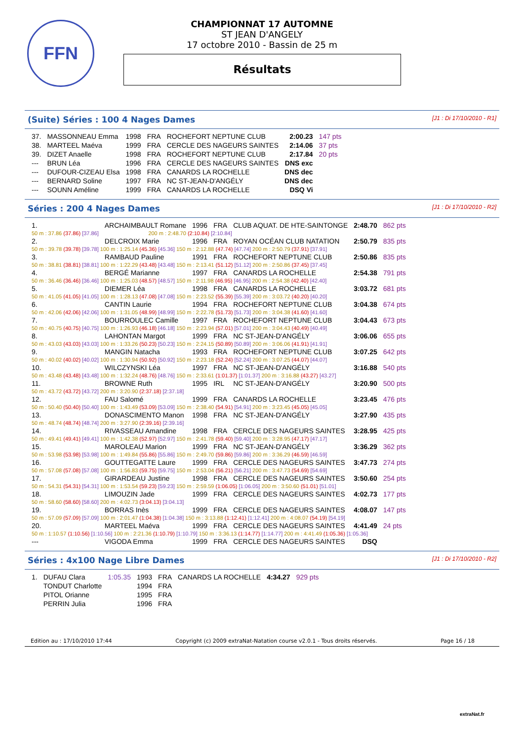FFN
CHAMPIONNAT 17 AUTOMNE
ST JEAN D'ANGELY
17 octobre 2010 - Bassin de 25 m
Résultats
(Suite) Séries : 100 4 Nages Dames [J1 : Di 17/10/2010 - R1]
| 37. | MASSONNEAU Emma | 1998 | FRA | ROCHEFORT NEPTUNE CLUB | 2:00.23 | 147 pts |
| 38. | MARTEEL Maéva | 1999 | FRA | CERCLE DES NAGEURS SAINTES | 2:14.06 | 37 pts |
| 39. | DIZET Anaelle | 1998 | FRA | ROCHEFORT NEPTUNE CLUB | 2:17.84 | 20 pts |
| --- | BRUN Léa | 1996 | FRA | CERCLE DES NAGEURS SAINTES | DNS exc | |
| --- | DUFOUR-CIZEAU Elsa | 1998 | FRA | CANARDS LA ROCHELLE | DNS dec | |
| --- | BERNARD Soline | 1997 | FRA | NC ST-JEAN-D'ANGÉLY | DNS dec | |
| --- | SOUNN Améline | 1999 | FRA | CANARDS LA ROCHELLE | DSQ Vi | |
Séries : 200 4 Nages Dames [J1 : Di 17/10/2010 - R2]
| 1. | ARCHAIMBAULT Romane | | 1996 | FRA | CLUB AQUAT. DE HTE-SAINTONGE | 2:48.70 | 862 pts |
| 50 m : 37.86 (37.86) [37.86] | | 200 m : 2:48.70 (2:10.84) [2:10.84] | | | | | |
| 2. | DELCROIX Marie | | 1996 | FRA | ROYAN OCÉAN CLUB NATATION | 2:50.79 | 835 pts |
| 50 m : 39.78 (39.78) [39.78] 100 m : 1:25.14 (45.36) [45.36] 150 m : 2:12.88 (47.74) [47.74] 200 m : 2:50.79 (37.91) [37.91] | | | | | | | |
| 3. | RAMBAUD Pauline | | 1991 | FRA | ROCHEFORT NEPTUNE CLUB | 2:50.86 | 835 pts |
| 50 m : 38.81 (38.81) [38.81] 100 m : 1:22.29 (43.48) [43.48] 150 m : 2:13.41 (51.12) [51.12] 200 m : 2:50.86 (37.45) [37.45] | | | | | | | |
| 4. | BERGÉ Marianne | | 1997 | FRA | CANARDS LA ROCHELLE | 2:54.38 | 791 pts |
| 50 m : 36.46 (36.46) [36.46] 100 m : 1:25.03 (48.57) [48.57] 150 m : 2:11.98 (46.95) [46.95] 200 m : 2:54.38 (42.40) [42.40] | | | | | | | |
| 5. | DIEMER Léa | | 1998 | FRA | CANARDS LA ROCHELLE | 3:03.72 | 681 pts |
| 50 m : 41.05 (41.05) [41.05] 100 m : 1:28.13 (47.08) [47.08] 150 m : 2:23.52 (55.39) [55.39] 200 m : 3:03.72 (40.20) [40.20] | | | | | | | |
| 6. | CANTIN Laurie | | 1994 | FRA | ROCHEFORT NEPTUNE CLUB | 3:04.38 | 674 pts |
| 50 m : 42.06 (42.06) [42.06] 100 m : 1:31.05 (48.99) [48.99] 150 m : 2:22.78 (51.73) [51.73] 200 m : 3:04.38 (41.60) [41.60] | | | | | | | |
| 7. | BOURROULEC Camille | | 1997 | FRA | ROCHEFORT NEPTUNE CLUB | 3:04.43 | 673 pts |
| 50 m : 40.75 (40.75) [40.75] 100 m : 1:26.93 (46.18) [46.18] 150 m : 2:23.94 (57.01) [57.01] 200 m : 3:04.43 (40.49) [40.49] | | | | | | | |
| 8. | LAHONTAN Margot | | 1999 | FRA | NC ST-JEAN-D'ANGÉLY | 3:06.06 | 655 pts |
| 50 m : 43.03 (43.03) [43.03] 100 m : 1:33.26 (50.23) [50.23] 150 m : 2:24.15 (50.89) [50.89] 200 m : 3:06.06 (41.91) [41.91] | | | | | | | |
| 9. | MANGIN Natacha | | 1993 | FRA | ROCHEFORT NEPTUNE CLUB | 3:07.25 | 642 pts |
| 50 m : 40.02 (40.02) [40.02] 100 m : 1:30.94 (50.92) [50.92] 150 m : 2:23.18 (52.24) [52.24] 200 m : 3:07.25 (44.07) [44.07] | | | | | | | |
| 10. | WILCZYNSKI Léa | | 1997 | FRA | NC ST-JEAN-D'ANGÉLY | 3:16.88 | 540 pts |
| 50 m : 43.48 (43.48) [43.48] 100 m : 1:32.24 (48.76) [48.76] 150 m : 2:33.61 (1:01.37) [1:01.37] 200 m : 3:16.88 (43.27) [43.27] | | | | | | | |
| 11. | BROWNE Ruth | | 1995 | IRL | NC ST-JEAN-D'ANGÉLY | 3:20.90 | 500 pts |
| 50 m : 43.72 (43.72) [43.72] 200 m : 3:20.90 (2:37.18) [2:37.18] | | | | | | | |
| 12. | FAU Salomé | | 1999 | FRA | CANARDS LA ROCHELLE | 3:23.45 | 476 pts |
| 50 m : 50.40 (50.40) [50.40] 100 m : 1:43.49 (53.09) [53.09] 150 m : 2:38.40 (54.91) [54.91] 200 m : 3:23.45 (45.05) [45.05] | | | | | | | |
| 13. | DONASCIMENTO Manon | | 1998 | FRA | NC ST-JEAN-D'ANGÉLY | 3:27.90 | 435 pts |
| 50 m : 48.74 (48.74) [48.74] 200 m : 3:27.90 (2:39.16) [2:39.16] | | | | | | | |
| 14. | RIVASSEAU Amandine | | 1998 | FRA | CERCLE DES NAGEURS SAINTES | 3:28.95 | 425 pts |
| 50 m : 49.41 (49.41) [49.41] 100 m : 1:42.38 (52.97) [52.97] 150 m : 2:41.78 (59.40) [59.40] 200 m : 3:28.95 (47.17) [47.17] | | | | | | | |
| 15. | MAROLEAU Marion | | 1999 | FRA | NC ST-JEAN-D'ANGÉLY | 3:36.29 | 362 pts |
| 50 m : 53.98 (53.98) [53.98] 100 m : 1:49.84 (55.86) [55.86] 150 m : 2:49.70 (59.86) [59.86] 200 m : 3:36.29 (46.59) [46.59] | | | | | | | |
| 16. | GOUTTEGATTE Laure | | 1999 | FRA | CERCLE DES NAGEURS SAINTES | 3:47.73 | 274 pts |
| 50 m : 57.08 (57.08) [57.08] 100 m : 1:56.83 (59.75) [59.75] 150 m : 2:53.04 (56.21) [56.21] 200 m : 3:47.73 (54.69) [54.69] | | | | | | | |
| 17. | GIRARDEAU Justine | | 1998 | FRA | CERCLE DES NAGEURS SAINTES | 3:50.60 | 254 pts |
| 50 m : 54.31 (54.31) [54.31] 100 m : 1:53.54 (59.23) [59.23] 150 m : 2:59.59 (1:06.05) [1:06.05] 200 m : 3:50.60 (51.01) [51.01] | | | | | | | |
| 18. | LIMOUZIN Jade | | 1999 | FRA | CERCLE DES NAGEURS SAINTES | 4:02.73 | 177 pts |
| 50 m : 58.60 (58.60) [58.60] 200 m : 4:02.73 (3:04.13) [3:04.13] | | | | | | | |
| 19. | BORRAS Inès | | 1999 | FRA | CERCLE DES NAGEURS SAINTES | 4:08.07 | 147 pts |
| 50 m : 57.09 (57.09) [57.09] 100 m : 2:01.47 (1:04.38) [1:04.38] 150 m : 3:13.88 (1:12.41) [1:12.41] 200 m : 4:08.07 (54.19) [54.19] | | | | | | | |
| 20. | MARTEEL Maéva | | 1999 | FRA | CERCLE DES NAGEURS SAINTES | 4:41.49 | 24 pts |
| 50 m : 1:10.57 (1:10.56) [1:10.56] 100 m : 2:21.36 (1:10.79) [1:10.79] 150 m : 3:36.13 (1:14.77) [1:14.77] 200 m : 4:41.49 (1:05.36) [1:05.36] | | | | | | | |
| --- | VIGODA Emma | | 1999 | FRA | CERCLE DES NAGEURS SAINTES | DSQ | |
Séries : 4x100 Nage Libre Dames [J1 : Di 17/10/2010 - R2]
| 1. | DUFAU Clara | 1:05.35 | 1993 | FRA | CANARDS LA ROCHELLE | 4:34.27 | 929 pts |
| | TONDUT Charlotte | | 1994 | FRA | | | |
| | PITOL Orianne | | 1995 | FRA | | | |
| | PERRIN Julia | | 1996 | FRA | | | |
Edition au : 17/10/2010 17:44 Copyright (c) 2009 extraNat-Natation course v2.0.1 - Tous droits réservés. Page 16 / 18
extraNat.fr